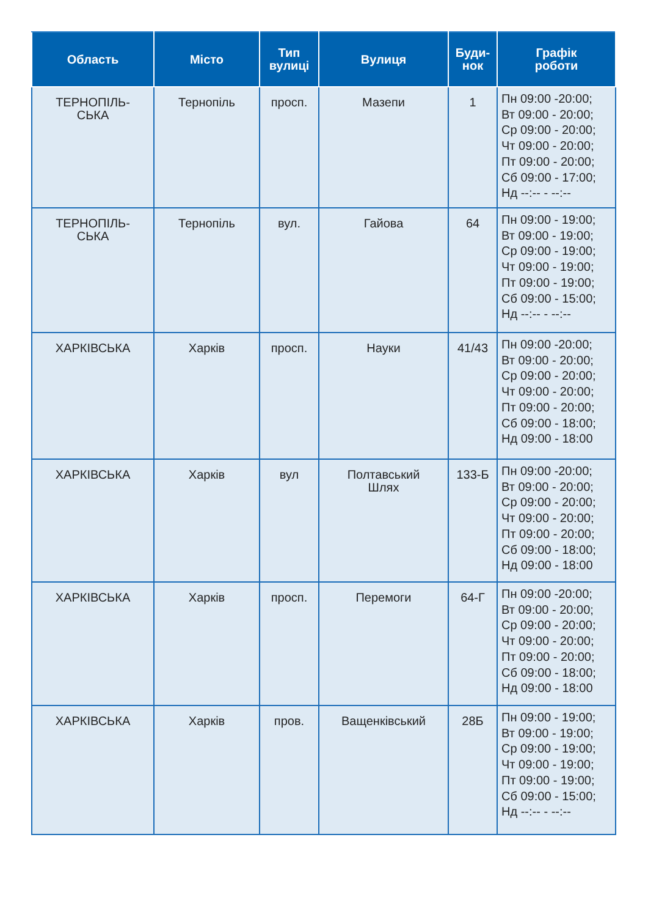| Область | Місто | Тип вулиці | Вулиця | Буди- нок | Графік роботи |
| --- | --- | --- | --- | --- | --- |
| ТЕРНОПІЛЬ- СЬКА | Тернопіль | просп. | Мазепи | 1 | Пн 09:00 -20:00; Вт 09:00 - 20:00; Ср 09:00 - 20:00; Чт 09:00 - 20:00; Пт 09:00 - 20:00; Сб 09:00 - 17:00; Нд --:-- - --:-- |
| ТЕРНОПІЛЬ- СЬКА | Тернопіль | вул. | Гайова | 64 | Пн 09:00 - 19:00; Вт 09:00 - 19:00; Ср 09:00 - 19:00; Чт 09:00 - 19:00; Пт 09:00 - 19:00; Сб 09:00 - 15:00; Нд --:-- - --:-- |
| ХАРКІВСЬКА | Харків | просп. | Науки | 41/43 | Пн 09:00 -20:00; Вт 09:00 - 20:00; Ср 09:00 - 20:00; Чт 09:00 - 20:00; Пт 09:00 - 20:00; Сб 09:00 - 18:00; Нд 09:00 - 18:00 |
| ХАРКІВСЬКА | Харків | вул | Полтавський Шлях | 133-Б | Пн 09:00 -20:00; Вт 09:00 - 20:00; Ср 09:00 - 20:00; Чт 09:00 - 20:00; Пт 09:00 - 20:00; Сб 09:00 - 18:00; Нд 09:00 - 18:00 |
| ХАРКІВСЬКА | Харків | просп. | Перемоги | 64-Г | Пн 09:00 -20:00; Вт 09:00 - 20:00; Ср 09:00 - 20:00; Чт 09:00 - 20:00; Пт 09:00 - 20:00; Сб 09:00 - 18:00; Нд 09:00 - 18:00 |
| ХАРКІВСЬКА | Харків | пров. | Ващенківський | 28Б | Пн 09:00 - 19:00; Вт 09:00 - 19:00; Ср 09:00 - 19:00; Чт 09:00 - 19:00; Пт 09:00 - 19:00; Сб 09:00 - 15:00; Нд --:-- - --:-- |